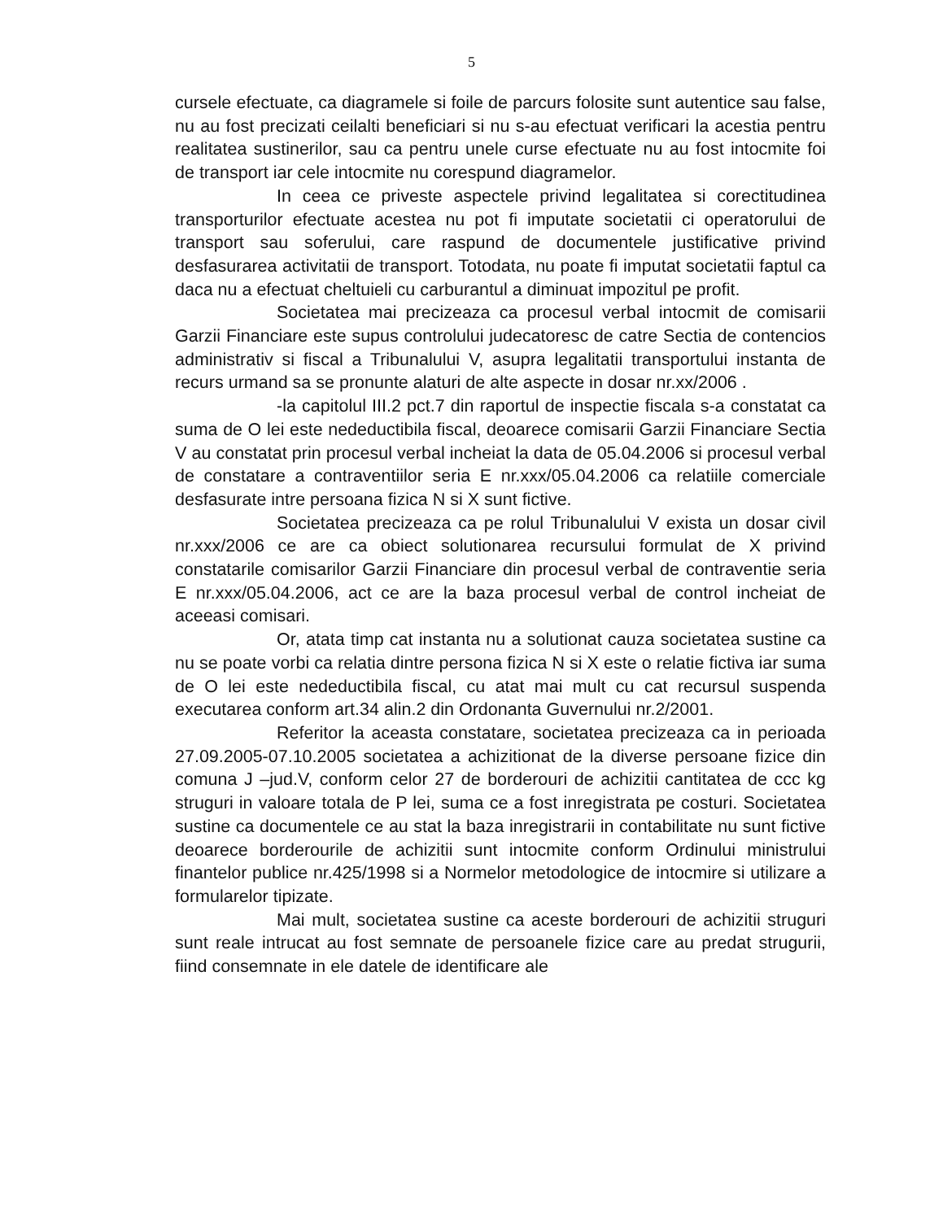5
cursele efectuate, ca diagramele si foile de parcurs folosite sunt autentice sau false, nu au fost precizati ceilalti beneficiari si nu s-au efectuat verificari la acestia pentru realitatea sustinerilor, sau ca pentru unele curse efectuate nu au fost intocmite foi de transport iar cele intocmite nu corespund diagramelor.
In ceea ce priveste aspectele privind legalitatea si corectitudinea transporturilor efectuate acestea nu pot fi imputate societatii ci operatorului de transport sau soferului, care raspund de documentele justificative privind desfasurarea activitatii de transport. Totodata, nu poate fi imputat societatii faptul ca daca nu a efectuat cheltuieli cu carburantul a diminuat impozitul pe profit.
Societatea mai precizeaza ca procesul verbal intocmit de comisarii Garzii Financiare este supus controlului judecatoresc de catre Sectia de contencios administrativ si fiscal a Tribunalului V, asupra legalitatii transportului instanta de recurs urmand sa se pronunte alaturi de alte aspecte in dosar nr.xx/2006 .
-la capitolul III.2 pct.7 din raportul de inspectie fiscala s-a constatat ca suma de O lei este nedeductibila fiscal, deoarece comisarii Garzii Financiare Sectia V au constatat prin procesul verbal incheiat la data de 05.04.2006 si procesul verbal de constatare a contraventiilor seria E nr.xxx/05.04.2006 ca relatiile comerciale desfasurate intre persoana fizica N si X sunt fictive.
Societatea precizeaza ca pe rolul Tribunalului V exista un dosar civil nr.xxx/2006 ce are ca obiect solutionarea recursului formulat de X privind constatarile comisarilor Garzii Financiare din procesul verbal de contraventie seria E nr.xxx/05.04.2006, act ce are la baza procesul verbal de control incheiat de aceeasi comisari.
Or, atata timp cat instanta nu a solutionat cauza societatea sustine ca nu se poate vorbi ca relatia dintre persona fizica N si X este o relatie fictiva iar suma de O lei este nedeductibila fiscal, cu atat mai mult cu cat recursul suspenda executarea conform art.34 alin.2 din Ordonanta Guvernului nr.2/2001.
Referitor la aceasta constatare, societatea precizeaza ca in perioada 27.09.2005-07.10.2005 societatea a achizitionat de la diverse persoane fizice din comuna J –jud.V, conform celor 27 de borderouri de achizitii cantitatea de ccc kg struguri in valoare totala de P lei, suma ce a fost inregistrata pe costuri. Societatea sustine ca documentele ce au stat la baza inregistrarii in contabilitate nu sunt fictive deoarece borderourile de achizitii sunt intocmite conform Ordinului ministrului finantelor publice nr.425/1998 si a Normelor metodologice de intocmire si utilizare a formularelor tipizate.
Mai mult, societatea sustine ca aceste borderouri de achizitii struguri sunt reale intrucat au fost semnate de persoanele fizice care au predat strugurii, fiind consemnate in ele datele de identificare ale